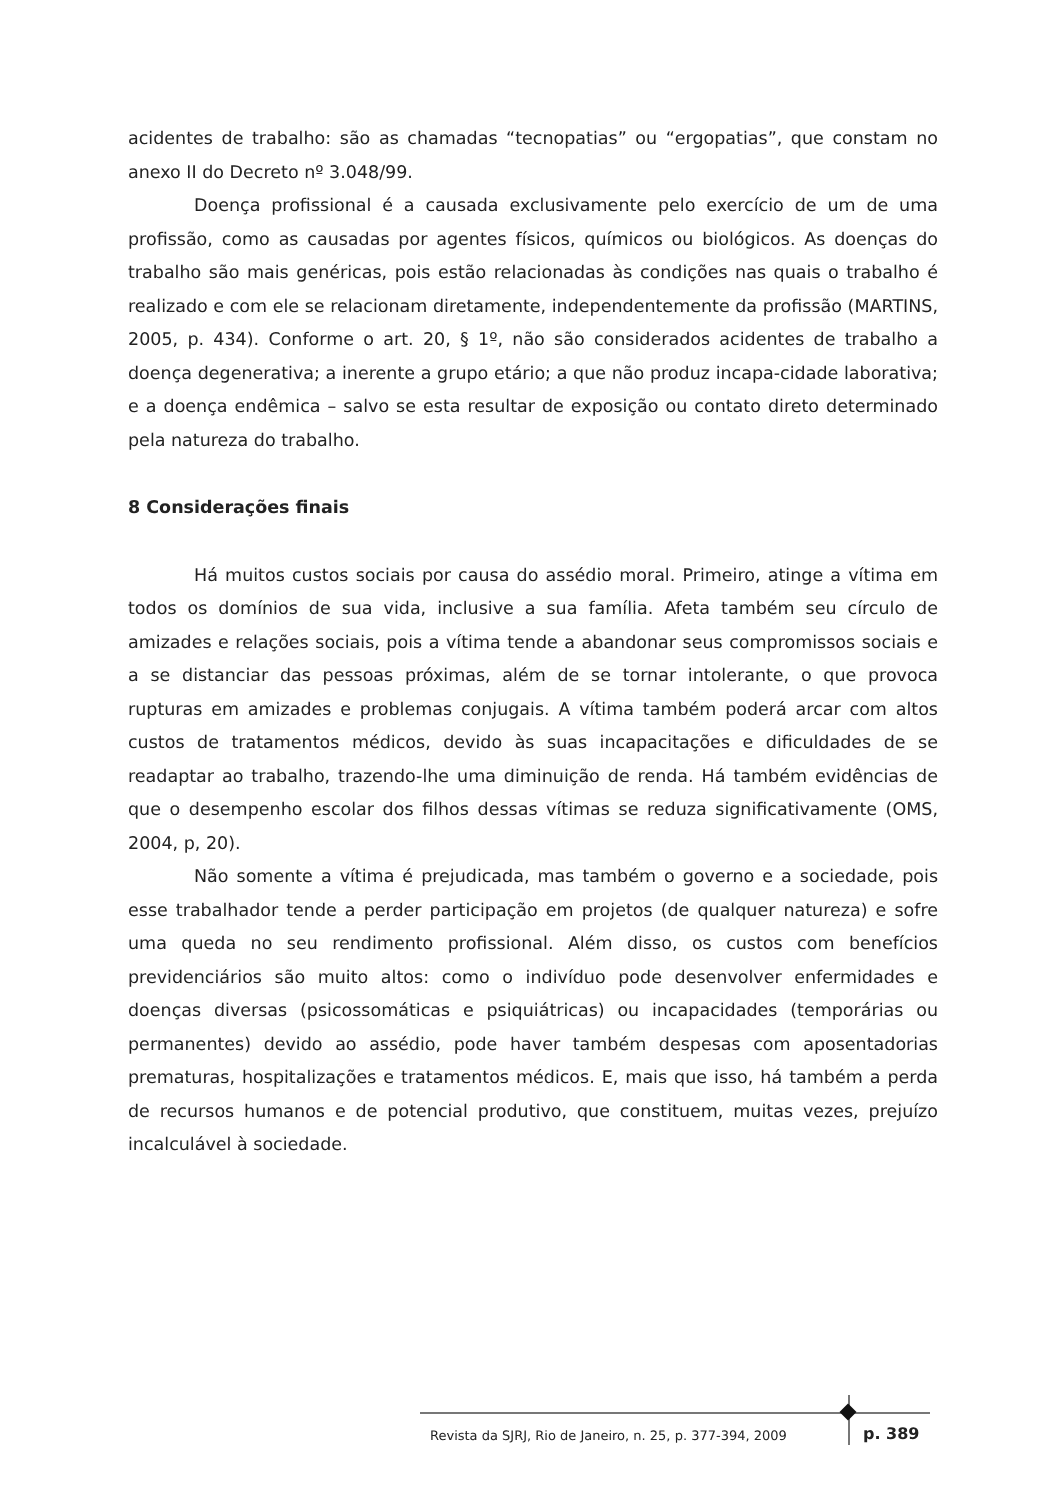acidentes de trabalho: são as chamadas “tecnopatias” ou “ergopatias”, que constam no anexo II do Decreto nº 3.048/99.
Doença profissional é a causada exclusivamente pelo exercício de um de uma profissão, como as causadas por agentes físicos, químicos ou biológicos. As doenças do trabalho são mais genéricas, pois estão relacionadas às condições nas quais o trabalho é realizado e com ele se relacionam diretamente, independentemente da profissão (MARTINS, 2005, p. 434). Conforme o art. 20, § 1º, não são considerados acidentes de trabalho a doença degenerativa; a inerente a grupo etário; a que não produz incapa-cidade laborativa; e a doença endêmica – salvo se esta resultar de exposição ou contato direto determinado pela natureza do trabalho.
8 Considerações finais
Há muitos custos sociais por causa do assédio moral. Primeiro, atinge a vítima em todos os domínios de sua vida, inclusive a sua família. Afeta também seu círculo de amizades e relações sociais, pois a vítima tende a abandonar seus compromissos sociais e a se distanciar das pessoas próximas, além de se tornar intolerante, o que provoca rupturas em amizades e problemas conjugais. A vítima também poderá arcar com altos custos de tratamentos médicos, devido às suas incapacitações e dificuldades de se readaptar ao trabalho, trazendo-lhe uma diminuição de renda. Há também evidências de que o desempenho escolar dos filhos dessas vítimas se reduza significativamente (OMS, 2004, p, 20).
Não somente a vítima é prejudicada, mas também o governo e a sociedade, pois esse trabalhador tende a perder participação em projetos (de qualquer natureza) e sofre uma queda no seu rendimento profissional. Além disso, os custos com benefícios previdenciários são muito altos: como o indivíduo pode desenvolver enfermidades e doenças diversas (psicossomáticas e psiquiátricas) ou incapacidades (temporárias ou permanentes) devido ao assédio, pode haver também despesas com aposentadorias prematuras, hospitalizações e tratamentos médicos. E, mais que isso, há também a perda de recursos humanos e de potencial produtivo, que constituem, muitas vezes, prejuízo incalculável à sociedade.
Revista da SJRJ, Rio de Janeiro, n. 25, p. 377-394, 2009 p. 389